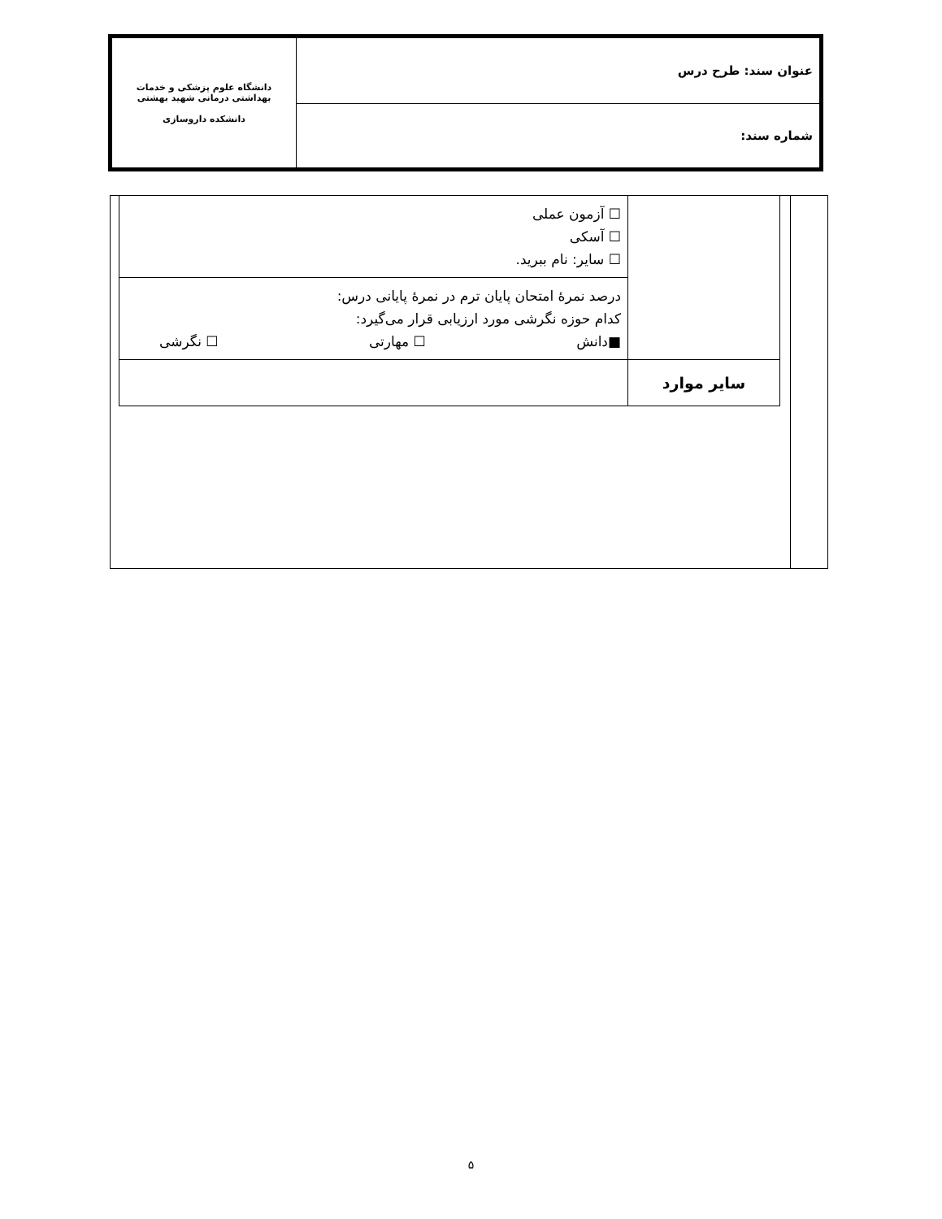| عنوان سند: طرح درس | دانشگاه علوم پزشکی و خدمات بهداشتی درمانی شهید بهشتی دانشکده داروسازی |
| شماره سند: | |
| | ☐ آزمون عملی ☐ آسکی ☐ سایر: نام ببرید. |
| | درصد نمرهٔ امتحان پایان ترم در نمرهٔ پایانی درس: کدام حوزه نگرشی مورد ارزیابی قرار می‌گیرد: ■دانش ☐ مهارتی ☐ نگرشی |
| سایر موارد | |
۵